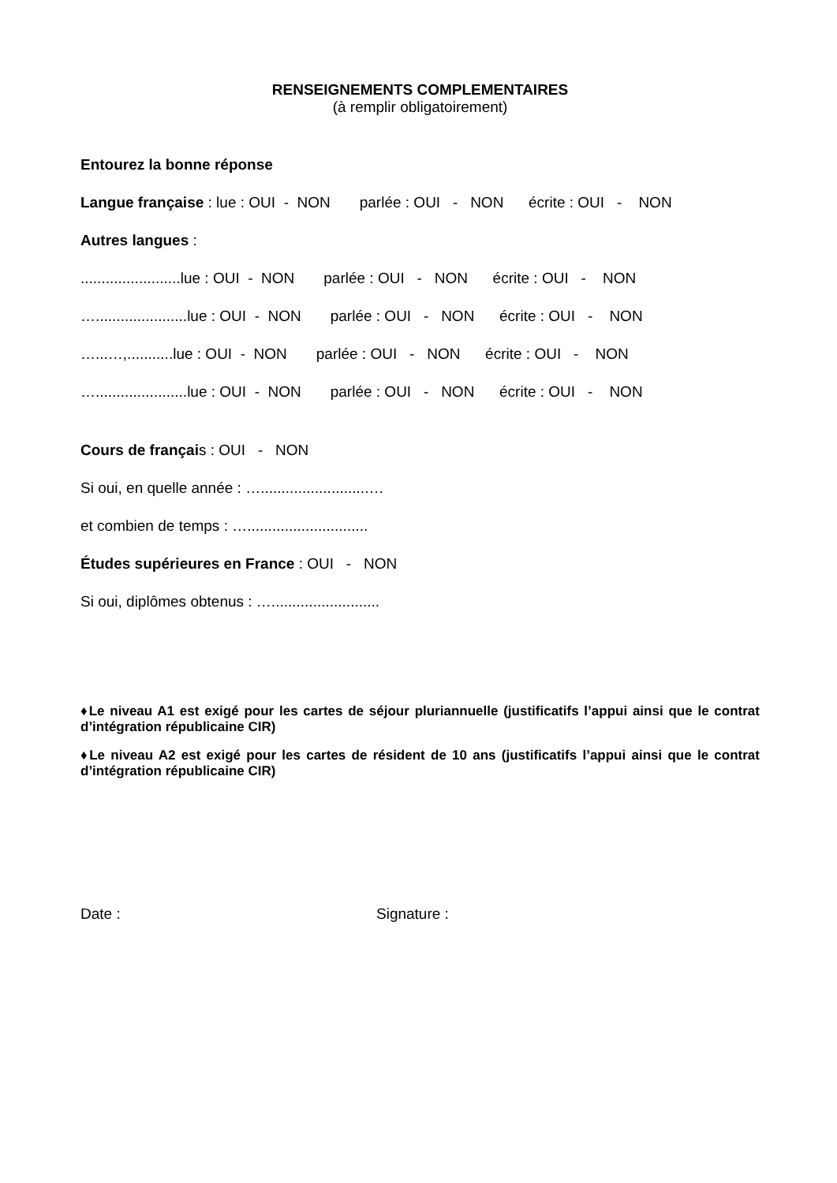RENSEIGNEMENTS COMPLEMENTAIRES
(à remplir obligatoirement)
Entourez la bonne réponse
Langue française : lue : OUI - NON parlée : OUI - NON écrite : OUI - NON
Autres langues :
........................lue : OUI - NON parlée : OUI - NON écrite : OUI - NON
…......................lue : OUI - NON parlée : OUI - NON écrite : OUI - NON
…...…,...........lue : OUI - NON parlée : OUI - NON écrite : OUI - NON
…......................lue : OUI - NON parlée : OUI - NON écrite : OUI - NON
Cours de français : OUI - NON
Si oui, en quelle année : …..........................…
et combien de temps : ….............................
Études supérieures en France : OUI - NON
Si oui, diplômes obtenus : …..........................
♦Le niveau A1 est exigé pour les cartes de séjour pluriannuelle (justificatifs l’appui ainsi que le contrat d’intégration républicaine CIR)
♦Le niveau A2 est exigé pour les cartes de résident de 10 ans (justificatifs l’appui ainsi que le contrat d’intégration républicaine CIR)
Date : Signature :